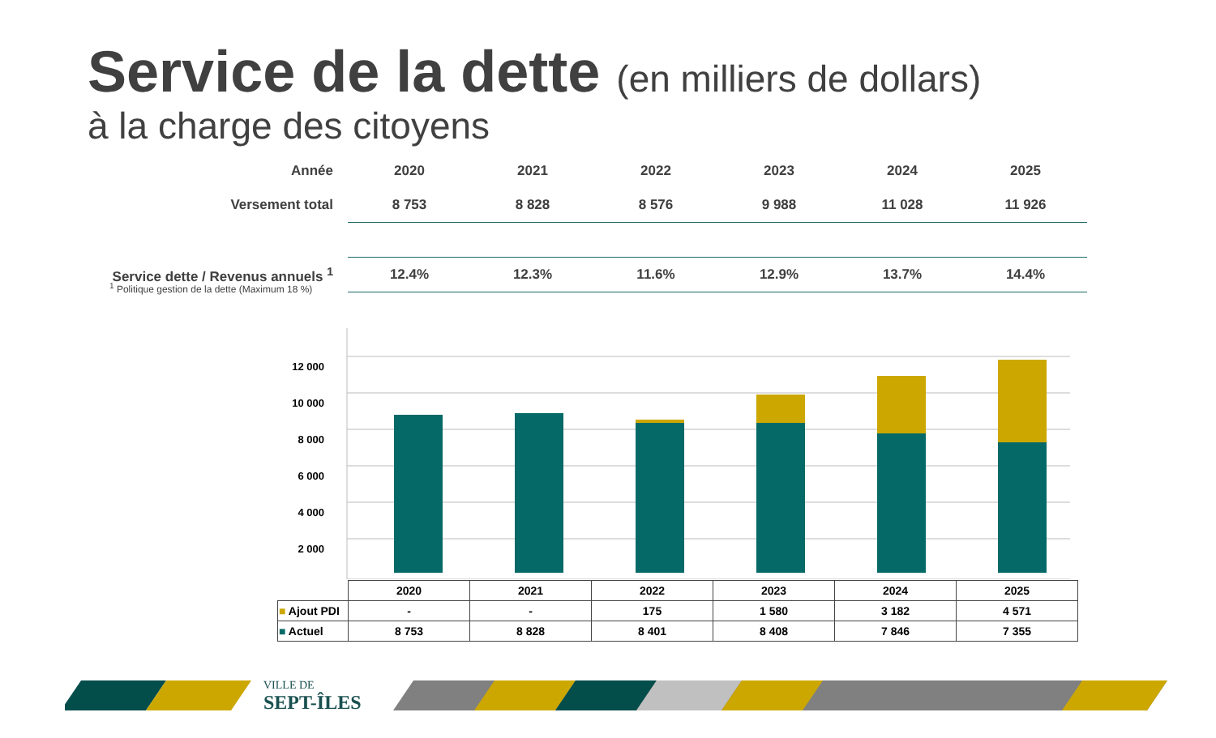Service de la dette (en milliers de dollars)
à la charge des citoyens
| Année | 2020 | 2021 | 2022 | 2023 | 2024 | 2025 |
| --- | --- | --- | --- | --- | --- | --- |
| Versement total | 8 753 | 8 828 | 8 576 | 9 988 | 11 028 | 11 926 |
| Service dette / Revenus annuels <sup>1</sup> | 12.4% | 12.3% | 11.6% | 12.9% | 13.7% | 14.4% |
<sup>1</sup> Politique gestion de la dette (Maximum 18 %)
12 000
10 000
8 000
6 000
4 000
2 000
| | 2020 | 2021 | 2022 | 2023 | 2024 | 2025 |
| ■ Ajout PDI | - | - | 175 | 1 580 | 3 182 | 4 571 |
| ■ Actuel | 8 753 | 8 828 | 8 401 | 8 408 | 7 846 | 7 355 |
VILLE DE
SEPT-ÎLES